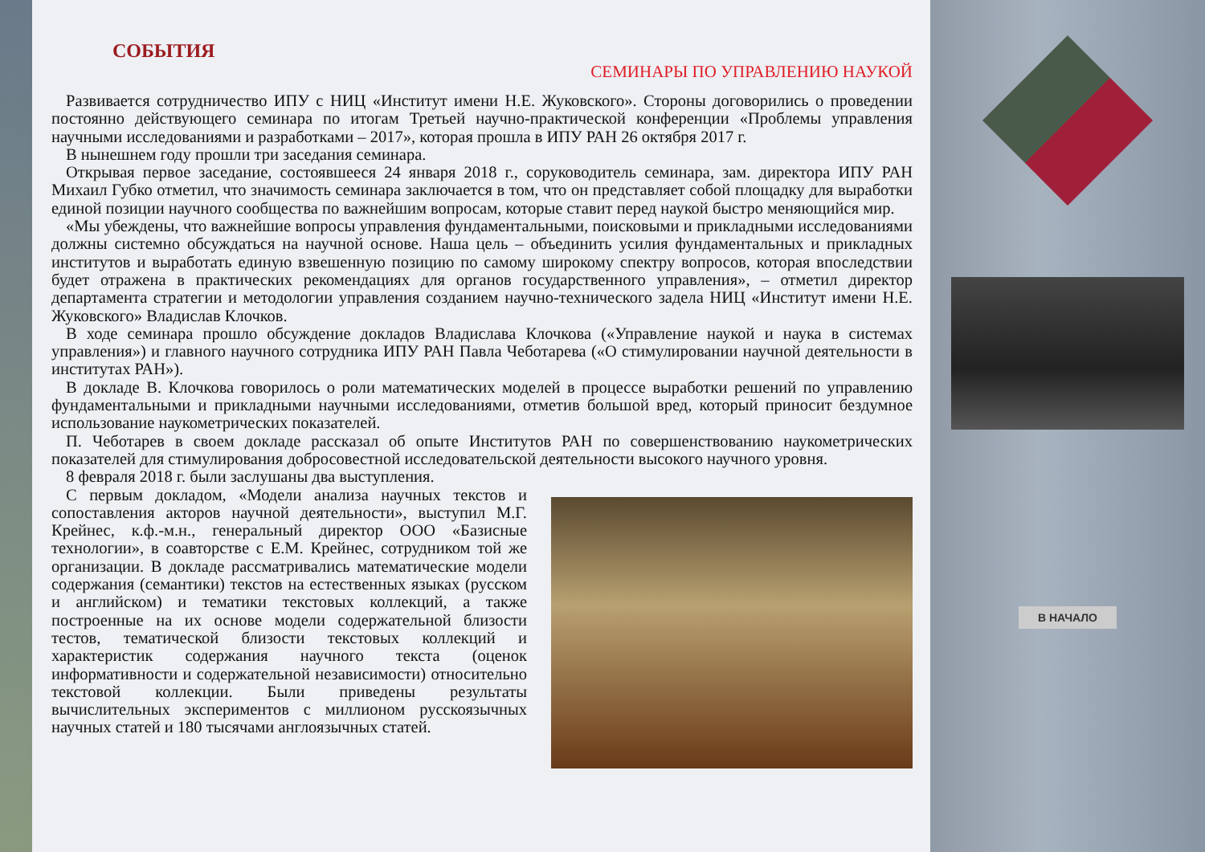СОБЫТИЯ
СЕМИНАРЫ ПО УПРАВЛЕНИЮ НАУКОЙ
Развивается сотрудничество ИПУ с НИЦ «Институт имени Н.Е. Жуковского». Стороны договорились о проведении постоянно действующего семинара по итогам Третьей научно-практической конференции «Проблемы управления научными исследованиями и разработками – 2017», которая прошла в ИПУ РАН 26 октября 2017 г.
В нынешнем году прошли три заседания семинара.
Открывая первое заседание, состоявшееся 24 января 2018 г., соруководитель семинара, зам. директора ИПУ РАН Михаил Губко отметил, что значимость семинара заключается в том, что он представляет собой площадку для выработки единой позиции научного сообщества по важнейшим вопросам, которые ставит перед наукой быстро меняющийся мир.
«Мы убеждены, что важнейшие вопросы управления фундаментальными, поисковыми и прикладными исследованиями должны системно обсуждаться на научной основе. Наша цель – объединить усилия фундаментальных и прикладных институтов и выработать единую взвешенную позицию по самому широкому спектру вопросов, которая впоследствии будет отражена в практических рекомендациях для органов государственного управления», – отметил директор департамента стратегии и методологии управления созданием научно-технического задела НИЦ «Институт имени Н.Е. Жуковского» Владислав Клочков.
В ходе семинара прошло обсуждение докладов Владислава Клочкова («Управление наукой и наука в системах управления») и главного научного сотрудника ИПУ РАН Павла Чеботарева («О стимулировании научной деятельности в институтах РАН»).
В докладе В. Клочкова говорилось о роли математических моделей в процессе выработки решений по управлению фундаментальными и прикладными научными исследованиями, отметив большой вред, который приносит бездумное использование наукометрических показателей.
П. Чеботарев в своем докладе рассказал об опыте Институтов РАН по совершенствованию наукометрических показателей для стимулирования добросовестной исследовательской деятельности высокого научного уровня.
8 февраля 2018 г. были заслушаны два выступления.
С первым докладом, «Модели анализа научных текстов и сопоставления акторов научной деятельности», выступил М.Г. Крейнес, к.ф.-м.н., генеральный директор ООО «Базисные технологии», в соавторстве с Е.М. Крейнес, сотрудником той же организации. В докладе рассматривались математические модели содержания (семантики) текстов на естественных языках (русском и английском) и тематики текстовых коллекций, а также построенные на их основе модели содержательной близости тестов, тематической близости текстовых коллекций и характеристик содержания научного текста (оценок информативности и содержательной независимости) относительно текстовой коллекции. Были приведены результаты вычислительных экспериментов с миллионом русскоязычных научных статей и 180 тысячами англоязычных статей.
В НАЧАЛО